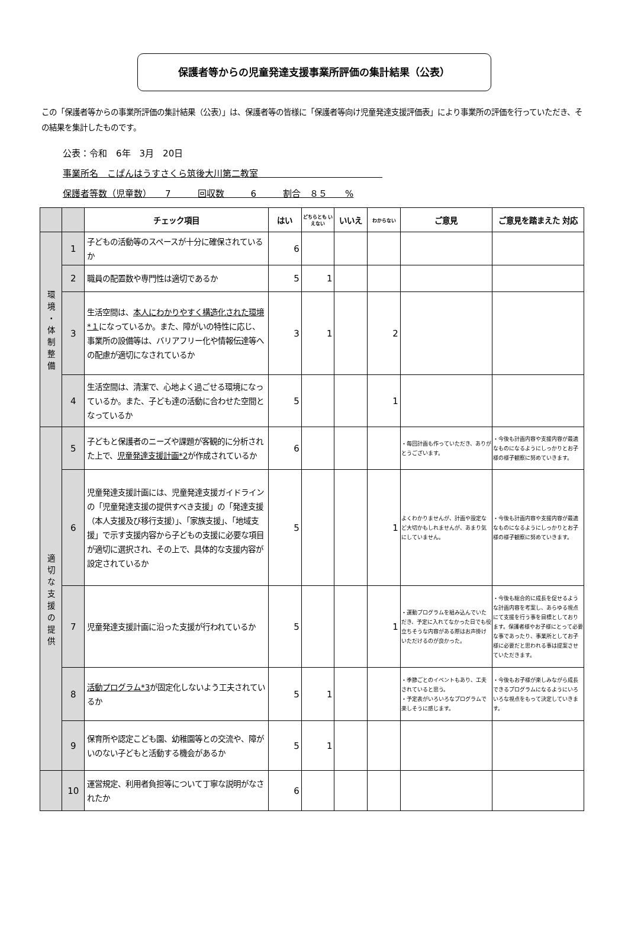保護者等からの児童発達支援事業所評価の集計結果（公表）
この「保護者等からの事業所評価の集計結果（公表）」は、保護者等の皆様に「保護者等向け児童発達支援評価表」により事業所の評価を行っていただき、その結果を集計したものです。
公表：令和　6年　3月　20日
事業所名　こぱんはうすさくら筑後大川第二教室　　　　　　　　　　　　　　
保護者等数（児童数）　　7　　　回収数　　　6　　　割合　８５　　%
| | | チェック項目 | はい | どちらとも いえない | いいえ | わからない | ご意見 | ご意見を踏まえた 対応 |
| --- | --- | --- | --- | --- | --- | --- | --- | --- |
| 環 境 ・ 体 制 整 備 | 1 | 子どもの活動等のスペースが十分に確保されているか | 6 | | | | | |
| | 2 | 職員の配置数や専門性は適切であるか | 5 | 1 | | | | |
| | 3 | 生活空間は、 本人にわかりやすく構造化された環境*１ になっているか。また、障がいの特性に応じ、事業所の設備等は、バリアフリー化や情報伝達等への配慮が適切になされているか | 3 | 1 | | 2 | | |
| | 4 | 生活空間は、清潔で、心地よく過ごせる環境になっているか。また、子ども達の活動に合わせた空間となっているか | 5 | | | 1 | | |
| 適 切 な 支 援 の 提 供 | 5 | 子どもと保護者のニーズや課題が客観的に分析された上で、 児童発達支援計画*2 が作成されているか | 6 | | | | ・毎回計画も作っていただき、ありがとうございます。 | ・今後も計画内容や支援内容が最適なものになるようにしっかりとお子様の様子観察に努めていきます。 |
| | 6 | 児童発達支援計画には、児童発達支援ガイドラインの「児童発達支援の提供すべき支援」の「発達支援（本人支援及び移行支援）」、「家族支援」、「地域支援」で示す支援内容から子どもの支援に必要な項目が適切に選択され、その上で、具体的な支援内容が設定されているか | 5 | | | 1 | よくわかりませんが、計画や設定など大切かもしれませんが、あまり気にしていません。 | ・今後も計画内容や支援内容が最適なものになるようにしっかりとお子様の様子観察に努めていきます。 |
| | 7 | 児童発達支援計画に沿った支援が行われているか | 5 | | | 1 | ・運動プログラムを組み込んでいただき、予定に入れてなかった日でも役立ちそうな内容がある際はお声掛けいただけるのが良かった。 | ・今後も総合的に成長を促せるような計画内容を考案し、あらゆる視点にて支援を行う事を目標としております。保護者様やお子様にとって必要な事であったり、事業所としてお子様に必要だと思われる事は提案させていただきます。 |
| | 8 | 活動プログラム*3 が固定化しないよう工夫されているか | 5 | 1 | | | ・季節ごとのイベントもあり、工夫されていると思う。 ・予定表がいろいろなプログラムで楽しそうに感じます。 | ・今後もお子様が楽しみながら成長できるプログラムになるようにいろいろな視点をもって決定していきます。 |
| | 9 | 保育所や認定こども園、幼稚園等との交流や、障がいのない子どもと活動する機会があるか | 5 | 1 | | | | |
| | 10 | 運営規定、利用者負担等について丁寧な説明がなされたか | 6 | | | | | |